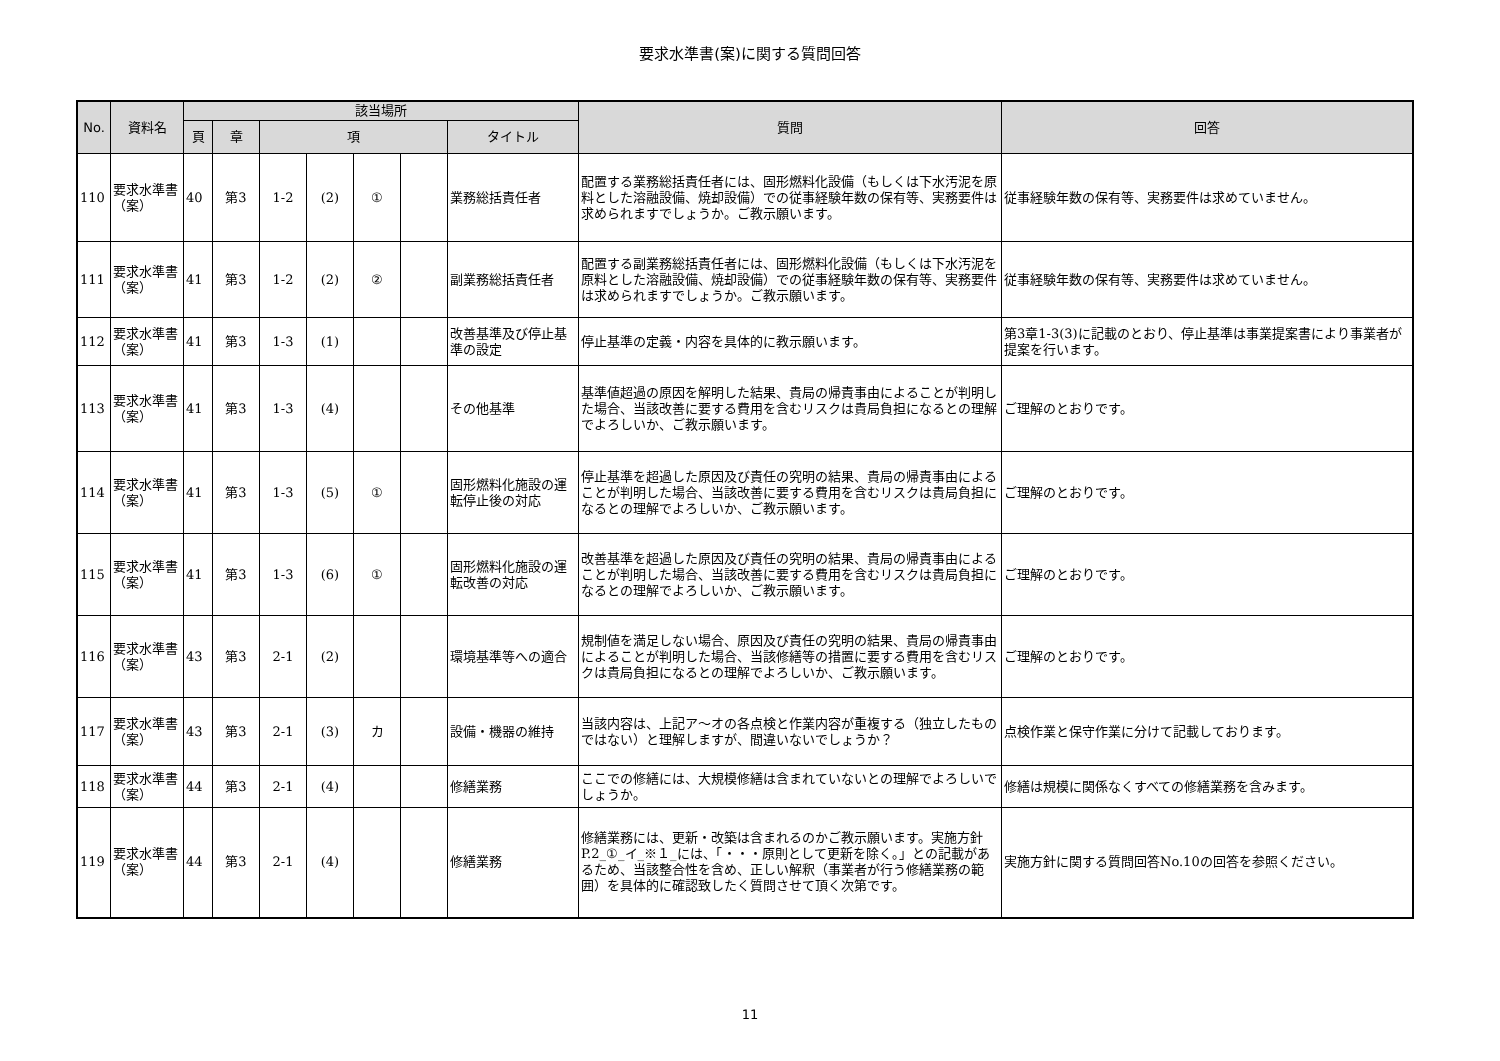要求水準書(案)に関する質問回答
| No. | 資料名 | 該当場所 | | | | | | | 質問 | 回答 |
| --- | --- | --- | --- | --- | --- | --- | --- | --- | --- | --- |
| | | 頁 | 章 | 項 | | | | タイトル | | |
| 110 | 要求水準書（案） | 40 | 第3 | 1-2 | (2) | ① | | 業務総括責任者 | 配置する業務総括責任者には、固形燃料化設備（もしくは下水汚泥を原料とした溶融設備、焼却設備）での従事経験年数の保有等、実務要件は求められますでしょうか。ご教示願います。 | 従事経験年数の保有等、実務要件は求めていません。 |
| 111 | 要求水準書（案） | 41 | 第3 | 1-2 | (2) | ② | | 副業務総括責任者 | 配置する副業務総括責任者には、固形燃料化設備（もしくは下水汚泥を原料とした溶融設備、焼却設備）での従事経験年数の保有等、実務要件は求められますでしょうか。ご教示願います。 | 従事経験年数の保有等、実務要件は求めていません。 |
| 112 | 要求水準書（案） | 41 | 第3 | 1-3 | (1) | | | 改善基準及び停止基準の設定 | 停止基準の定義・内容を具体的に教示願います。 | 第3章1-3(3)に記載のとおり、停止基準は事業提案書により事業者が提案を行います。 |
| 113 | 要求水準書（案） | 41 | 第3 | 1-3 | (4) | | | その他基準 | 基準値超過の原因を解明した結果、貴局の帰責事由によることが判明した場合、当該改善に要する費用を含むリスクは貴局負担になるとの理解でよろしいか、ご教示願います。 | ご理解のとおりです。 |
| 114 | 要求水準書（案） | 41 | 第3 | 1-3 | (5) | ① | | 固形燃料化施設の運転停止後の対応 | 停止基準を超過した原因及び責任の究明の結果、貴局の帰責事由によることが判明した場合、当該改善に要する費用を含むリスクは貴局負担になるとの理解でよろしいか、ご教示願います。 | ご理解のとおりです。 |
| 115 | 要求水準書（案） | 41 | 第3 | 1-3 | (6) | ① | | 固形燃料化施設の運転改善の対応 | 改善基準を超過した原因及び責任の究明の結果、貴局の帰責事由によることが判明した場合、当該改善に要する費用を含むリスクは貴局負担になるとの理解でよろしいか、ご教示願います。 | ご理解のとおりです。 |
| 116 | 要求水準書（案） | 43 | 第3 | 2-1 | (2) | | | 環境基準等への適合 | 規制値を満足しない場合、原因及び責任の究明の結果、貴局の帰責事由によることが判明した場合、当該修繕等の措置に要する費用を含むリスクは貴局負担になるとの理解でよろしいか、ご教示願います。 | ご理解のとおりです。 |
| 117 | 要求水準書（案） | 43 | 第3 | 2-1 | (3) | カ | | 設備・機器の維持 | 当該内容は、上記ア～オの各点検と作業内容が重複する（独立したものではない）と理解しますが、間違いないでしょうか？ | 点検作業と保守作業に分けて記載しております。 |
| 118 | 要求水準書（案） | 44 | 第3 | 2-1 | (4) | | | 修繕業務 | ここでの修繕には、大規模修繕は含まれていないとの理解でよろしいでしょうか。 | 修繕は規模に関係なくすべての修繕業務を含みます。 |
| 119 | 要求水準書（案） | 44 | 第3 | 2-1 | (4) | | | 修繕業務 | 修繕業務には、更新・改築は含まれるのかご教示願います。実施方針P.2_①_イ_※１_には、「・・・原則として更新を除く。」との記載があるため、当該整合性を含め、正しい解釈（事業者が行う修繕業務の範囲）を具体的に確認致したく質問させて頂く次第です。 | 実施方針に関する質問回答No.10の回答を参照ください。 |
11